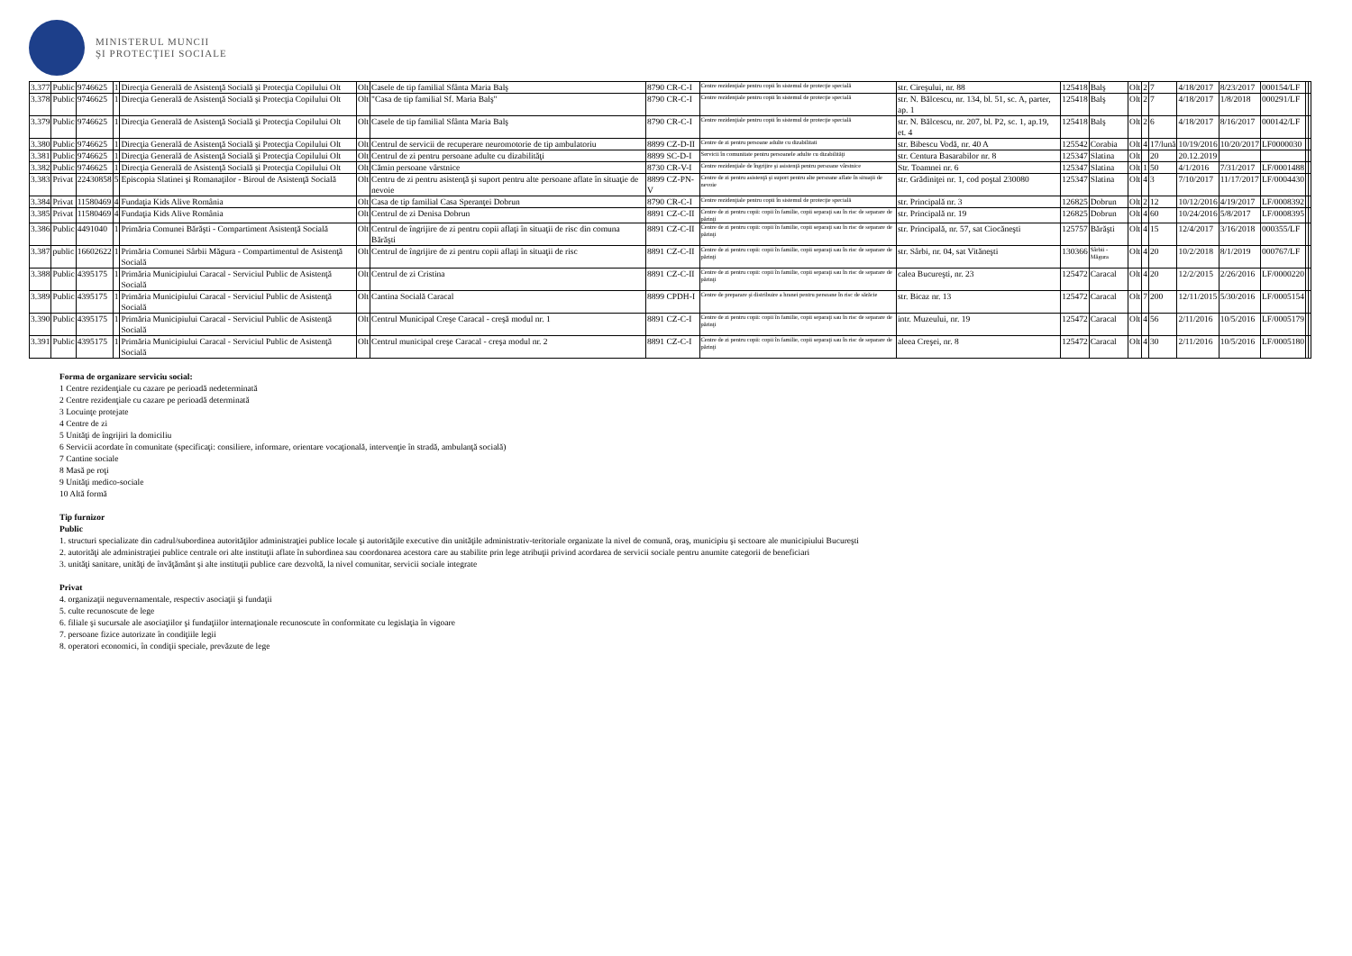MINISTERUL MUNCII
ŞI PROTECŢIEI SOCIALE
| 3.377 | Public | 9746625 | 1 | Direcţia Generală de Asistenţă Socială şi Protecţia Copilului Olt | Olt | Casele de tip familial Sfânta Maria Balş | 8790 CR-C-I | Centre rezidenţiale pentru copii în sistemul de protecţie specială | str. Cireşului, nr. 88 | 125418 | Balş | Olt | 2 | 7 | 4/18/2017 | 8/23/2017 | 000154/LF | | |
| 3.378 | Public | 9746625 | 1 | Direcţia Generală de Asistenţă Socială şi Protecţia Copilului Olt | Olt | "Casa de tip familial Sf. Maria Balş" | 8790 CR-C-I | Centre rezidenţiale pentru copii în sistemul de protecţie specială | str. N. Bălcescu, nr. 134, bl. 51, sc. A, parter, ap. 1 | 125418 | Balş | Olt | 2 | 7 | 4/18/2017 | 1/8/2018 | 000291/LF | | |
| 3.379 | Public | 9746625 | 1 | Direcţia Generală de Asistenţă Socială şi Protecţia Copilului Olt | Olt | Casele de tip familial Sfânta Maria Balş | 8790 CR-C-I | Centre rezidenţiale pentru copii în sistemul de protecţie specială | str. N. Bălcescu, nr. 207, bl. P2, sc. 1, ap.19, et. 4 | 125418 | Balş | Olt | 2 | 6 | 4/18/2017 | 8/16/2017 | 000142/LF | | |
| 3.380 | Public | 9746625 | 1 | Direcţia Generală de Asistenţă Socială şi Protecţia Copilului Olt | Olt | Centrul de servicii de recuperare neuromotorie de tip ambulatoriu | 8899 CZ-D-II | Centre de zi pentru persoane adulte cu dizabilitati | str. Bibescu Vodă, nr. 40 A | 125542 | Corabia | Olt | 4 | 17/lună | 10/19/2016 | 10/20/2017 | LF0000030 | | |
| 3.381 | Public | 9746625 | 1 | Direcţia Generală de Asistenţă Socială şi Protecţia Copilului Olt | Olt | Centrul de zi pentru persoane adulte cu dizabilităţi | 8899 SC-D-I | Servicii în comunitate pentru persoanele adulte cu dizabilităţi | str. Centura Basarabilor nr. 8 | 125347 | Slatina | Olt | | 20 | 20.12.2019 | | | | |
| 3.382 | Public | 9746625 | 1 | Direcţia Generală de Asistenţă Socială şi Protecţia Copilului Olt | Olt | Cămin persoane vârstnice | 8730 CR-V-I | Centre rezidenţiale de îngrijire şi asistenţă pentru persoane vârstnice | Str. Toamnei nr. 6 | 125347 | Slatina | Olt | 1 | 50 | 4/1/2016 | 7/31/2017 | LF/0001488 | | |
| 3.383 | Privat | 22430858 | 5 | Episcopia Slatinei şi Romanaţilor - Biroul de Asistenţă Socială | Olt | Centru de zi pentru asistenţă şi suport pentru alte persoane aflate în situaţie de nevoie | 8899 CZ-PN-V | Centre de zi pentru asistenţă şi suport pentru alte persoane aflate în situaţii de nevoie | str. Grădiniţei nr. 1, cod poştal 230080 | 125347 | Slatina | Olt | 4 | 3 | 7/10/2017 | 11/17/2017 | LF/0004430 | | |
| 3.384 | Privat | 11580469 | 4 | Fundaţia Kids Alive România | Olt | Casa de tip familial Casa Speranţei Dobrun | 8790 CR-C-I | Centre rezidenţiale pentru copii în sistemul de protecţie specială | str. Principală nr. 3 | 126825 | Dobrun | Olt | 2 | 12 | 10/12/2016 | 4/19/2017 | LF/0008392 | | |
| 3.385 | Privat | 11580469 | 4 | Fundaţia Kids Alive România | Olt | Centrul de zi Denisa Dobrun | 8891 CZ-C-II | Centre de zi pentru copii: copii în familie, copii separaţi sau în risc de separare de părinţi | str. Principală nr. 19 | 126825 | Dobrun | Olt | 4 | 60 | 10/24/2016 | 5/8/2017 | LF/0008395 | | |
| 3.386 | Public | 4491040 | 1 | Primăria Comunei Bărăşti - Compartiment Asistenţă Socială | Olt | Centrul de îngrijire de zi pentru copii aflaţi în situaţii de risc din comuna Bărăşti | 8891 CZ-C-II | Centre de zi pentru copii: copii în familie, copii separaţi sau în risc de separare de părinţi | str. Principală, nr. 57, sat Ciocăneşti | 125757 | Bărăşti | Olt | 4 | 15 | 12/4/2017 | 3/16/2018 | 000355/LF | | |
| 3.387 | public | 16602622 | 1 | Primăria Comunei Sârbii Măgura - Compartimentul de Asistenţă Socială | Olt | Centrul de îngrijire de zi pentru copii aflaţi în situaţii de risc | 8891 CZ-C-II | Centre de zi pentru copii: copii în familie, copii separaţi sau în risc de separare de părinţi | str. Sârbi, nr. 04, sat Vităneşti | 130366 | Sârbii - Măgura | Olt | 4 | 20 | 10/2/2018 | 8/1/2019 | 000767/LF | | |
| 3.388 | Public | 4395175 | 1 | Primăria Municipiului Caracal - Serviciul Public de Asistenţă Socială | Olt | Centrul de zi Cristina | 8891 CZ-C-II | Centre de zi pentru copii: copii în familie, copii separaţi sau în risc de separare de părinţi | calea Bucureşti, nr. 23 | 125472 | Caracal | Olt | 4 | 20 | 12/2/2015 | 2/26/2016 | LF/0000220 | | |
| 3.389 | Public | 4395175 | 1 | Primăria Municipiului Caracal - Serviciul Public de Asistenţă Socială | Olt | Cantina Socială Caracal | 8899 CPDH-I | Centre de preparare şi distribuire a hranei pentru persoane în risc de sărăcie | str. Bicaz nr. 13 | 125472 | Caracal | Olt | 7 | 200 | 12/11/2015 | 5/30/2016 | LF/0005154 | | |
| 3.390 | Public | 4395175 | 1 | Primăria Municipiului Caracal - Serviciul Public de Asistenţă Socială | Olt | Centrul Municipal Creşe Caracal - creşă modul nr. 1 | 8891 CZ-C-I | Centre de zi pentru copii: copii în familie, copii separaţi sau în risc de separare de părinţi | intr. Muzeului, nr. 19 | 125472 | Caracal | Olt | 4 | 56 | 2/11/2016 | 10/5/2016 | LF/0005179 | | |
| 3.391 | Public | 4395175 | 1 | Primăria Municipiului Caracal - Serviciul Public de Asistenţă Socială | Olt | Centrul municipal creşe Caracal - creşa modul nr. 2 | 8891 CZ-C-I | Centre de zi pentru copii: copii în familie, copii separaţi sau în risc de separare de părinţi | aleea Creşei, nr. 8 | 125472 | Caracal | Olt | 4 | 30 | 2/11/2016 | 10/5/2016 | LF/0005180 | | |
Forma de organizare serviciu social:
1 Centre rezidenţiale cu cazare pe perioadă nedeterminată
2 Centre rezidenţiale cu cazare pe perioadă determinată
3 Locuinţe protejate
4 Centre de zi
5 Unităţi de îngrijiri la domiciliu
6 Servicii acordate în comunitate (specificaţi: consiliere, informare, orientare vocaţională, intervenţie în stradă, ambulanţă socială)
7 Cantine sociale
8 Masă pe roţi
9 Unităţi medico-sociale
10 Altă formă
Tip furnizor
Public
1. structuri specializate din cadrul/subordinea autorităţilor administraţiei publice locale şi autorităţile executive din unităţile administrativ-teritoriale organizate la nivel de comună, oraş, municipiu şi sectoare ale municipiului Bucureşti
2. autorităţi ale administraţiei publice centrale ori alte instituţii aflate în subordinea sau coordonarea acestora care au stabilite prin lege atribuţii privind acordarea de servicii sociale pentru anumite categorii de beneficiari
3. unităţi sanitare, unităţi de învăţământ şi alte instituţii publice care dezvoltă, la nivel comunitar, servicii sociale integrate
Privat
4. organizaţii neguvernamentale, respectiv asociaţii şi fundaţii
5. culte recunoscute de lege
6. filiale şi sucursale ale asociaţiilor şi fundaţiilor internaţionale recunoscute în conformitate cu legislaţia în vigoare
7. persoane fizice autorizate în condiţiile legii
8. operatori economici, în condiţii speciale, prevăzute de lege